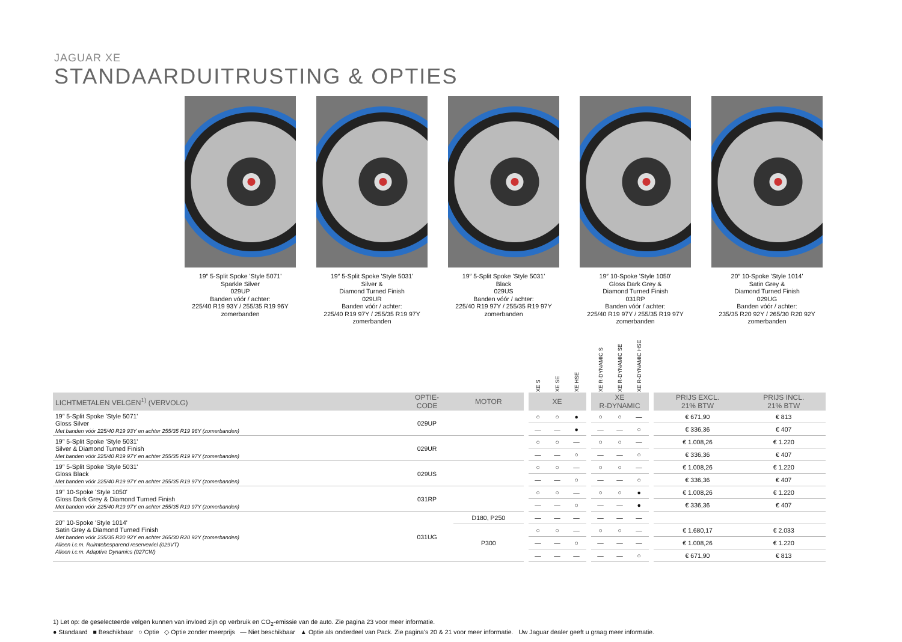JAGUAR XE
STANDAARDUITRUSTING & OPTIES
19″ 5-Split Spoke 'Style 5071'
Sparkle Silver
029UP
Banden vóór / achter:
225/40 R19 93Y / 255/35 R19 96Y
zomerbanden
19″ 5-Split Spoke 'Style 5031'
Silver &
Diamond Turned Finish
029UR
Banden vóór / achter:
225/40 R19 97Y / 255/35 R19 97Y
zomerbanden
19″ 5-Split Spoke 'Style 5031'
Black
029US
Banden vóór / achter:
225/40 R19 97Y / 255/35 R19 97Y
zomerbanden
19″ 10-Spoke 'Style 1050'
Gloss Dark Grey &
Diamond Turned Finish
031RP
Banden vóór / achter:
225/40 R19 97Y / 255/35 R19 97Y
zomerbanden
20″ 10-Spoke 'Style 1014'
Satin Grey &
Diamond Turned Finish
029UG
Banden vóór / achter:
235/35 R20 92Y / 265/30 R20 92Y
zomerbanden
| | | | | XE S | XE SE | XE HSE | | XE R-DYNAMIC S | XE R-DYNAMIC SE | XE R-DYNAMIC HSE | | | |
| --- | --- | --- | --- | --- | --- | --- | --- | --- | --- | --- | --- | --- | --- |
| LICHTMETALEN VELGEN<sup>1)</sup> (VERVOLG) | OPTIE- CODE | MOTOR | | XE | | | | XE R-DYNAMIC | | | | PRIJS EXCL. 21% BTW | PRIJS INCL. 21% BTW |
| 19″ 5-Split Spoke 'Style 5071' Gloss Silver Met banden vóór 225/40 R19 93Y en achter 255/35 R19 96Y (zomerbanden) | 029UP | | | ○ | ○ | ● | | ○ | ○ | — | | € 671,90 | € 813 |
| | | | | — | — | ● | | — | — | ○ | | € 336,36 | € 407 |
| 19″ 5-Split Spoke 'Style 5031' Silver & Diamond Turned Finish Met banden vóór 225/40 R19 97Y en achter 255/35 R19 97Y (zomerbanden) | 029UR | | | ○ | ○ | — | | ○ | ○ | — | | € 1.008,26 | € 1.220 |
| | | | | — | — | ○ | | — | — | ○ | | € 336,36 | € 407 |
| 19″ 5-Split Spoke 'Style 5031' Gloss Black Met banden vóór 225/40 R19 97Y en achter 255/35 R19 97Y (zomerbanden) | 029US | | | ○ | ○ | — | | ○ | ○ | — | | € 1.008,26 | € 1.220 |
| | | | | — | — | ○ | | — | — | ○ | | € 336,36 | € 407 |
| 19″ 10-Spoke 'Style 1050' Gloss Dark Grey & Diamond Turned Finish Met banden vóór 225/40 R19 97Y en achter 255/35 R19 97Y (zomerbanden) | 031RP | | | ○ | ○ | — | | ○ | ○ | ● | | € 1.008,26 | € 1.220 |
| | | | | — | — | ○ | | — | — | ● | | € 336,36 | € 407 |
| 20″ 10-Spoke 'Style 1014' Satin Grey & Diamond Turned Finish Met banden vóór 235/35 R20 92Y en achter 265/30 R20 92Y (zomerbanden) Alleen i.c.m. Ruimtebesparend reservewiel (029VT) Alleen i.c.m. Adaptive Dynamics (027CW) | 031UG | D180, P250 | | — | — | — | | — | — | — | | | |
| | | P300 | | ○ | ○ | — | | ○ | ○ | — | | € 1.680,17 | € 2.033 |
| | | | | — | — | ○ | | — | — | — | | € 1.008,26 | € 1.220 |
| | | | | — | — | — | | — | — | ○ | | € 671,90 | € 813 |
1) Let op: de geselecteerde velgen kunnen van invloed zijn op verbruik en CO<sub>2</sub>-emissie van de auto. Zie pagina 23 voor meer informatie.
● Standaard ■ Beschikbaar ○ Optie ◇ Optie zonder meerprijs — Niet beschikbaar ▲ Optie als onderdeel van Pack. Zie pagina's 20 & 21 voor meer informatie. Uw Jaguar dealer geeft u graag meer informatie.